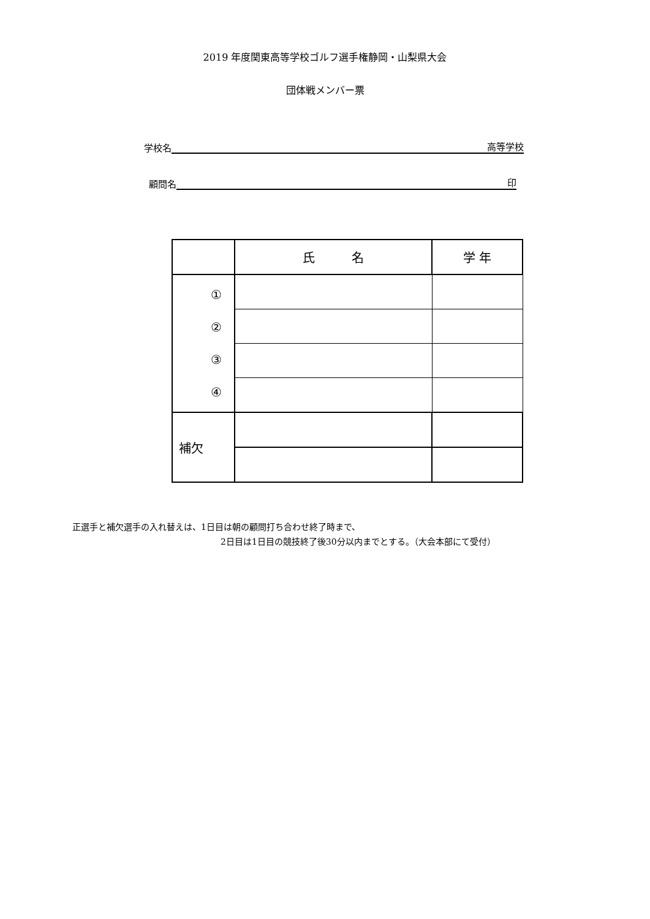2019 年度関東高等学校ゴルフ選手権静岡・山梨県大会
団体戦メンバー票
学校名 高等学校
顧問名 印
| | 氏 名 | 学 年 |
| ① ② ③ ④ | | |
| 補欠 | | |
正選手と補欠選手の入れ替えは、1日目は朝の顧問打ち合わせ終了時まで、
2日目は1日目の競技終了後30分以内までとする。（大会本部にて受付）